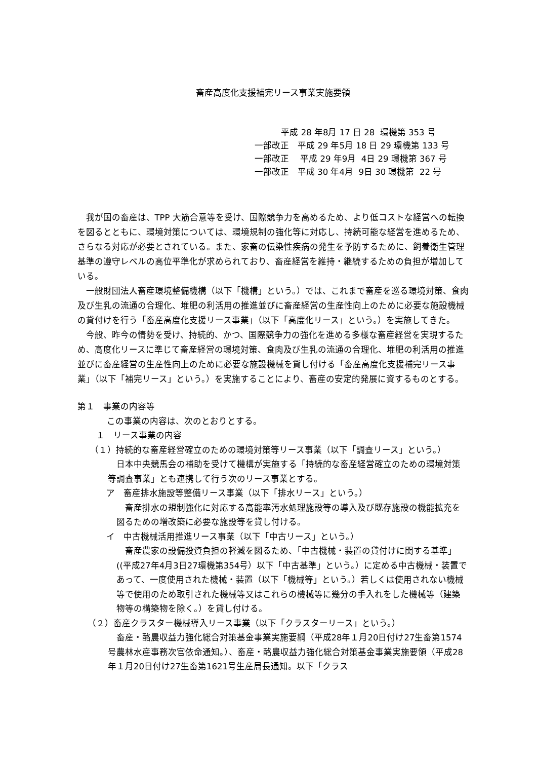畜産高度化支援補完リース事業実施要領
平成 28 年8月 17 日 28 環機第 353 号
一部改正　平成 29 年5月 18 日 29 環機第 133 号
一部改正　 平成 29 年9月 4日 29 環機第 367 号
一部改正　平成 30 年4月 9日 30 環機第 22 号
我が国の畜産は、TPP 大筋合意等を受け、国際競争力を高めるため、より低コストな経営への転換を図るとともに、環境対策については、環境規制の強化等に対応し、持続可能な経営を進めるため、さらなる対応が必要とされている。また、家畜の伝染性疾病の発生を予防するために、飼養衛生管理基準の遵守レベルの高位平準化が求められており、畜産経営を維持・継続するための負担が増加している。
一般財団法人畜産環境整備機構（以下「機構」という。）では、これまで畜産を巡る環境対策、食肉及び生乳の流通の合理化、堆肥の利活用の推進並びに畜産経営の生産性向上のために必要な施設機械の貸付けを行う「畜産高度化支援リース事業」（以下「高度化リース」という。）を実施してきた。
今般、昨今の情勢を受け、持続的、かつ、国際競争力の強化を進める多様な畜産経営を実現するため、高度化リースに準じて畜産経営の環境対策、食肉及び生乳の流通の合理化、堆肥の利活用の推進並びに畜産経営の生産性向上のために必要な施設機械を貸し付ける「畜産高度化支援補完リース事業」（以下「補完リース」という。）を実施することにより、畜産の安定的発展に資するものとする。
第１　事業の内容等
この事業の内容は、次のとおりとする。
　１　リース事業の内容
（１）持続的な畜産経営確立のための環境対策等リース事業（以下「調査リース」という。）
日本中央競馬会の補助を受けて機構が実施する「持続的な畜産経営確立のための環境対策等調査事業」とも連携して行う次のリース事業とする。
　ア　畜産排水施設等整備リース事業（以下「排水リース」という。）
畜産排水の規制強化に対応する高能率汚水処理施設等の導入及び既存施設の機能拡充を図るための増改築に必要な施設等を貸し付ける。
　イ　中古機械活用推進リース事業（以下「中古リース」という。）
畜産農家の設備投資負担の軽減を図るため、「中古機械・装置の貸付けに関する基準」((平成27年4月3日27環機第354号）以下「中古基準」という。）に定める中古機械・装置であって、一度使用された機械・装置（以下「機械等」という。）若しくは使用されない機械等で使用のため取引された機械等又はこれらの機械等に幾分の手入れをした機械等（建築物等の構築物を除く。）を貸し付ける。
（２）畜産クラスター機械導入リース事業（以下「クラスターリース」という。）
畜産・酪農収益力強化総合対策基金事業実施要綱（平成28年１月20日付け27生畜第1574号農林水産事務次官依命通知。）、畜産・酪農収益力強化総合対策基金事業実施要領（平成28年１月20日付け27生畜第1621号生産局長通知。以下「クラス